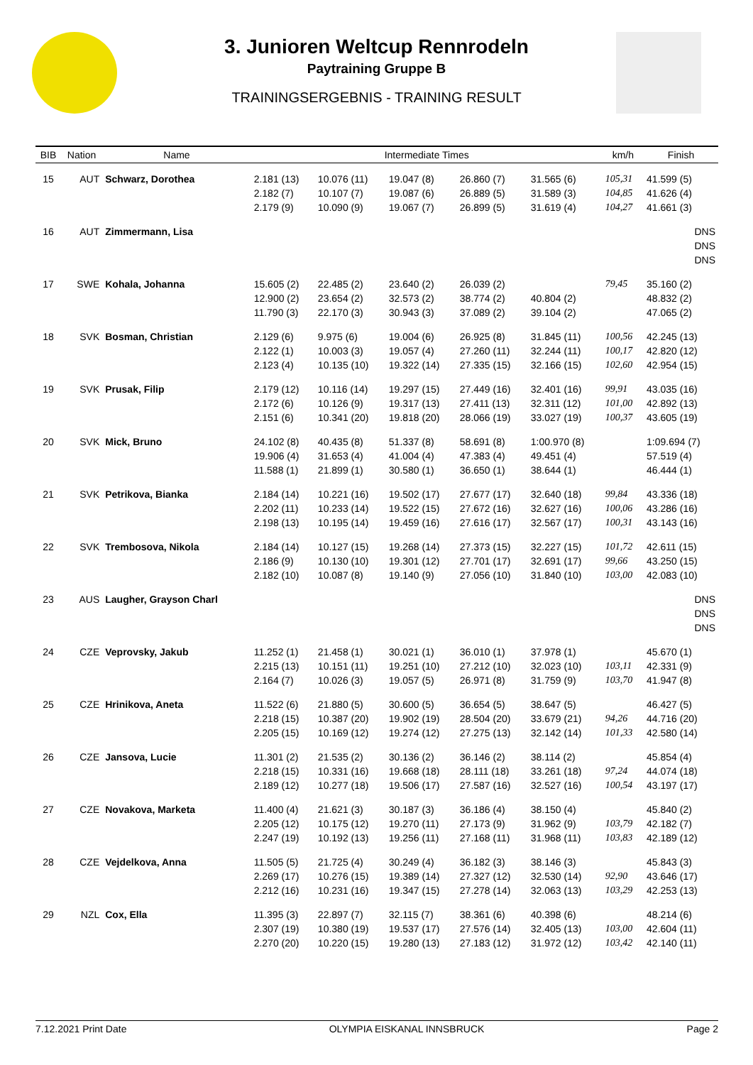3. Junioren Weltcup Rennrodeln
Paytraining Gruppe B
TRAININGSERGEBNIS - TRAINING RESULT
| BIB | Nation | Name | Intermediate Times | | | | | km/h | Finish |
| --- | --- | --- | --- | --- | --- | --- | --- | --- | --- |
| 15 | AUT | Schwarz, Dorothea | 2.181 (13) 2.182 (7) 2.179 (9) | 10.076 (11) 10.107 (7) 10.090 (9) | 19.047 (8) 19.087 (6) 19.067 (7) | 26.860 (7) 26.889 (5) 26.899 (5) | 31.565 (6) 31.589 (3) 31.619 (4) | 105,31 104,85 104,27 | 41.599 (5) 41.626 (4) 41.661 (3) |
| 16 | AUT | Zimmermann, Lisa | | | | | | | DNS DNS DNS |
| 17 | SWE | Kohala, Johanna | 15.605 (2) 12.900 (2) 11.790 (3) | 22.485 (2) 23.654 (2) 22.170 (3) | 23.640 (2) 32.573 (2) 30.943 (3) | 26.039 (2) 38.774 (2) 37.089 (2) | 40.804 (2) 39.104 (2) | 79,45 | 35.160 (2) 48.832 (2) 47.065 (2) |
| 18 | SVK | Bosman, Christian | 2.129 (6) 2.122 (1) 2.123 (4) | 9.975 (6) 10.003 (3) 10.135 (10) | 19.004 (6) 19.057 (4) 19.322 (14) | 26.925 (8) 27.260 (11) 27.335 (15) | 31.845 (11) 32.244 (11) 32.166 (15) | 100,56 100,17 102,60 | 42.245 (13) 42.820 (12) 42.954 (15) |
| 19 | SVK | Prusak, Filip | 2.179 (12) 2.172 (6) 2.151 (6) | 10.116 (14) 10.126 (9) 10.341 (20) | 19.297 (15) 19.317 (13) 19.818 (20) | 27.449 (16) 27.411 (13) 28.066 (19) | 32.401 (16) 32.311 (12) 33.027 (19) | 99,91 101,00 100,37 | 43.035 (16) 42.892 (13) 43.605 (19) |
| 20 | SVK | Mick, Bruno | 24.102 (8) 19.906 (4) 11.588 (1) | 40.435 (8) 31.653 (4) 21.899 (1) | 51.337 (8) 41.004 (4) 30.580 (1) | 58.691 (8) 47.383 (4) 36.650 (1) | 1:00.970 (8) 49.451 (4) 38.644 (1) | | 1:09.694 (7) 57.519 (4) 46.444 (1) |
| 21 | SVK | Petrikova, Bianka | 2.184 (14) 2.202 (11) 2.198 (13) | 10.221 (16) 10.233 (14) 10.195 (14) | 19.502 (17) 19.522 (15) 19.459 (16) | 27.677 (17) 27.672 (16) 27.616 (17) | 32.640 (18) 32.627 (16) 32.567 (17) | 99,84 100,06 100,31 | 43.336 (18) 43.286 (16) 43.143 (16) |
| 22 | SVK | Trembosova, Nikola | 2.184 (14) 2.186 (9) 2.182 (10) | 10.127 (15) 10.130 (10) 10.087 (8) | 19.268 (14) 19.301 (12) 19.140 (9) | 27.373 (15) 27.701 (17) 27.056 (10) | 32.227 (15) 32.691 (17) 31.840 (10) | 101,72 99,66 103,00 | 42.611 (15) 43.250 (15) 42.083 (10) |
| 23 | AUS | Laugher, Grayson Charl | | | | | | | DNS DNS DNS |
| 24 | CZE | Veprovsky, Jakub | 11.252 (1) 2.215 (13) 2.164 (7) | 21.458 (1) 10.151 (11) 10.026 (3) | 30.021 (1) 19.251 (10) 19.057 (5) | 36.010 (1) 27.212 (10) 26.971 (8) | 37.978 (1) 32.023 (10) 31.759 (9) | 103,11 103,70 | 45.670 (1) 42.331 (9) 41.947 (8) |
| 25 | CZE | Hrinikova, Aneta | 11.522 (6) 2.218 (15) 2.205 (15) | 21.880 (5) 10.387 (20) 10.169 (12) | 30.600 (5) 19.902 (19) 19.274 (12) | 36.654 (5) 28.504 (20) 27.275 (13) | 38.647 (5) 33.679 (21) 32.142 (14) | 94,26 101,33 | 46.427 (5) 44.716 (20) 42.580 (14) |
| 26 | CZE | Jansova, Lucie | 11.301 (2) 2.218 (15) 2.189 (12) | 21.535 (2) 10.331 (16) 10.277 (18) | 30.136 (2) 19.668 (18) 19.506 (17) | 36.146 (2) 28.111 (18) 27.587 (16) | 38.114 (2) 33.261 (18) 32.527 (16) | 97,24 100,54 | 45.854 (4) 44.074 (18) 43.197 (17) |
| 27 | CZE | Novakova, Marketa | 11.400 (4) 2.205 (12) 2.247 (19) | 21.621 (3) 10.175 (12) 10.192 (13) | 30.187 (3) 19.270 (11) 19.256 (11) | 36.186 (4) 27.173 (9) 27.168 (11) | 38.150 (4) 31.962 (9) 31.968 (11) | 103,79 103,83 | 45.840 (2) 42.182 (7) 42.189 (12) |
| 28 | CZE | Vejdelkova, Anna | 11.505 (5) 2.269 (17) 2.212 (16) | 21.725 (4) 10.276 (15) 10.231 (16) | 30.249 (4) 19.389 (14) 19.347 (15) | 36.182 (3) 27.327 (12) 27.278 (14) | 38.146 (3) 32.530 (14) 32.063 (13) | 92,90 103,29 | 45.843 (3) 43.646 (17) 42.253 (13) |
| 29 | NZL | Cox, Ella | 11.395 (3) 2.307 (19) 2.270 (20) | 22.897 (7) 10.380 (19) 10.220 (15) | 32.115 (7) 19.537 (17) 19.280 (13) | 38.361 (6) 27.576 (14) 27.183 (12) | 40.398 (6) 32.405 (13) 31.972 (12) | 103,00 103,42 | 48.214 (6) 42.604 (11) 42.140 (11) |
7.12.2021 Print Date OLYMPIA EISKANAL INNSBRUCK Page 2